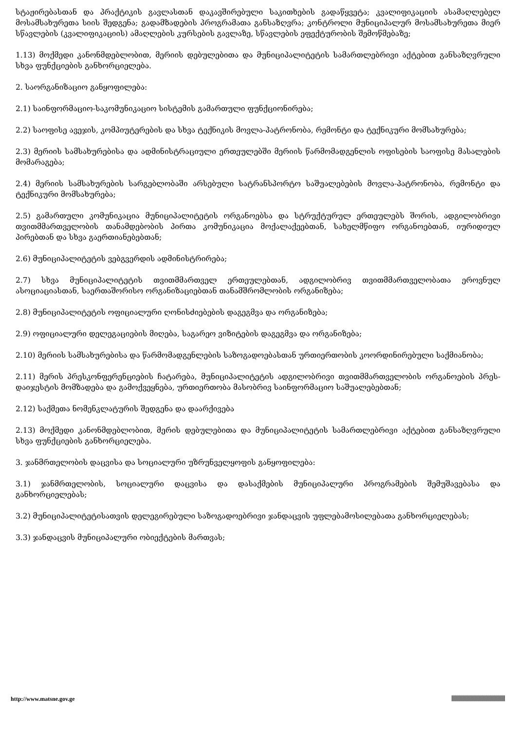სტაჟირებასთან და პრაქტიკის გავლასთან დაკავშირებული საკითხების გადაწყვეტა; კვალიფიკაციის ასამაღლებელ მოსამსახურეთა სიის შედგენა; გადამზადების პროგრამათა განსაზღვრა; კონტროლი მუნიციპალურ მოსამსახურეთა მიერ სწავლების (კვალიფიკაციის) ამაღლების კურსების გავლაზე, სწავლების ეფექტურობის შემოწმებაზე;
1.13) მოქმედი კანონმდებლობით, მერიის დებულებითა და მუნიციპალიტეტის სამართლებრივი აქტებით განსაზღვრული სხვა ფუნქციების განხორციელება.
2. საორგანიზაციო განყოფილება:
2.1) საინფორმაციო-საკომუნიკაციო სისტემის გამართული ფუნქციონირება;
2.2) საოფისე ავეჯის, კომპიუტერების და სხვა ტექნიკის მოვლა-პატრონობა, რემონტი და ტექნიკური მომსახურება;
2.3) მერიის სამსახურებისა და ადმინისტრაციული ერთეულებში მერიის წარმომადგენლის ოფისების საოფისე მასალების მომარაგება;
2.4) მერიის სამსახურების სარგებლობაში არსებული სატრანსპორტო საშუალებების მოვლა-პატრონობა, რემონტი და ტექნიკური მომსახურება;
2.5) გამართული კომუნიკაცია მუნიციპალიტეტის ორგანოებსა და სტრუქტურულ ერთეულებს შორის, ადგილობრივი თვითმმართველობის თანამდებობის პირთა კომუნიკაცია მოქალაქეებთან, სახელმწიფო ორგანოებთან, იურიდიულ პირებთან და სხვა გაერთიანებებთან;
2.6) მუნიციპალიტეტის ვებგვერდის ადმინისტრირება;
2.7) სხვა მუნიციპალიტეტის თვითმმართველ ერთეულებთან, ადგილობრივ თვითმმართველობათა ეროვნულ ასოციაციასთან, საერთაშორისო ორგანიზაციებთან თანამშრომლობის ორგანიზება;
2.8) მუნიციპალიტეტის ოფიციალური ღონისძიებების დაგეგმვა და ორგანიზება;
2.9) ოფიციალური დელეგაციების მიღება, საგარეო ვიზიტების დაგეგმვა და ორგანიზება;
2.10) მერიის სამსახურებისა და წარმომადგენლების საზოგადოებასთან ურთიერთობის კოორდინირებული საქმიანობა;
2.11) მერის პრესკონფერენციების ჩატარება, მუნიციპალიტეტის ადგილობრივი თვითმმართველობის ორგანოების პრეს-დაიჯესტის მომზადება და გამოქვეყნება, ურთიერთობა მასობრივ საინფორმაციო საშუალებებთან;
2.12) საქმეთა ნომენკლატურის შედგენა და დაარქივება
2.13) მოქმედი კანონმდებლობით, მერის დებულებითა და მუნიციპალიტეტის სამართლებრივი აქტებით განსაზღვრული სხვა ფუნქციების განხორციელება.
3. ჯანმრთელობის დაცვისა და სოციალური უზრუნველყოფის განყოფილება:
3.1) ჯანმრთელობის, სოციალური დაცვისა და დასაქმების მუნიციპალური პროგრამების შემუშავებასა და განხორციელებას;
3.2) მუნიციპალიტეტისათვის დელეგირებული საზოგადოებრივი ჯანდაცვის უფლებამოსილებათა განხორციელებას;
3.3) ჯანდაცვის მუნიციპალური ობიექტების მართვას;
http://www.matsne.gov.ge